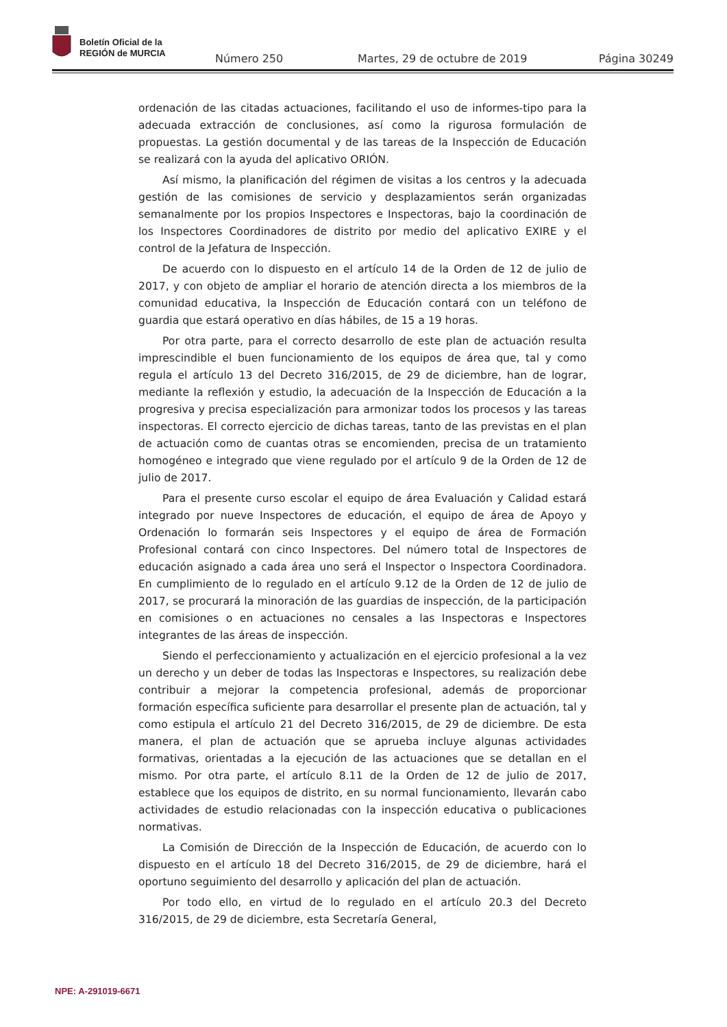Boletín Oficial de la
REGIÓN de MURCIA
Número 250 Martes, 29 de octubre de 2019 Página 30249
ordenación de las citadas actuaciones, facilitando el uso de informes-tipo para la adecuada extracción de conclusiones, así como la rigurosa formulación de propuestas. La gestión documental y de las tareas de la Inspección de Educación se realizará con la ayuda del aplicativo ORIÓN.
Así mismo, la planificación del régimen de visitas a los centros y la adecuada gestión de las comisiones de servicio y desplazamientos serán organizadas semanalmente por los propios Inspectores e Inspectoras, bajo la coordinación de los Inspectores Coordinadores de distrito por medio del aplicativo EXIRE y el control de la Jefatura de Inspección.
De acuerdo con lo dispuesto en el artículo 14 de la Orden de 12 de julio de 2017, y con objeto de ampliar el horario de atención directa a los miembros de la comunidad educativa, la Inspección de Educación contará con un teléfono de guardia que estará operativo en días hábiles, de 15 a 19 horas.
Por otra parte, para el correcto desarrollo de este plan de actuación resulta imprescindible el buen funcionamiento de los equipos de área que, tal y como regula el artículo 13 del Decreto 316/2015, de 29 de diciembre, han de lograr, mediante la reflexión y estudio, la adecuación de la Inspección de Educación a la progresiva y precisa especialización para armonizar todos los procesos y las tareas inspectoras. El correcto ejercicio de dichas tareas, tanto de las previstas en el plan de actuación como de cuantas otras se encomienden, precisa de un tratamiento homogéneo e integrado que viene regulado por el artículo 9 de la Orden de 12 de julio de 2017.
Para el presente curso escolar el equipo de área Evaluación y Calidad estará integrado por nueve Inspectores de educación, el equipo de área de Apoyo y Ordenación lo formarán seis Inspectores y el equipo de área de Formación Profesional contará con cinco Inspectores. Del número total de Inspectores de educación asignado a cada área uno será el Inspector o Inspectora Coordinadora. En cumplimiento de lo regulado en el artículo 9.12 de la Orden de 12 de julio de 2017, se procurará la minoración de las guardias de inspección, de la participación en comisiones o en actuaciones no censales a las Inspectoras e Inspectores integrantes de las áreas de inspección.
Siendo el perfeccionamiento y actualización en el ejercicio profesional a la vez un derecho y un deber de todas las Inspectoras e Inspectores, su realización debe contribuir a mejorar la competencia profesional, además de proporcionar formación específica suficiente para desarrollar el presente plan de actuación, tal y como estipula el artículo 21 del Decreto 316/2015, de 29 de diciembre. De esta manera, el plan de actuación que se aprueba incluye algunas actividades formativas, orientadas a la ejecución de las actuaciones que se detallan en el mismo. Por otra parte, el artículo 8.11 de la Orden de 12 de julio de 2017, establece que los equipos de distrito, en su normal funcionamiento, llevarán cabo actividades de estudio relacionadas con la inspección educativa o publicaciones normativas.
La Comisión de Dirección de la Inspección de Educación, de acuerdo con lo dispuesto en el artículo 18 del Decreto 316/2015, de 29 de diciembre, hará el oportuno seguimiento del desarrollo y aplicación del plan de actuación.
Por todo ello, en virtud de lo regulado en el artículo 20.3 del Decreto 316/2015, de 29 de diciembre, esta Secretaría General,
NPE: A-291019-6671